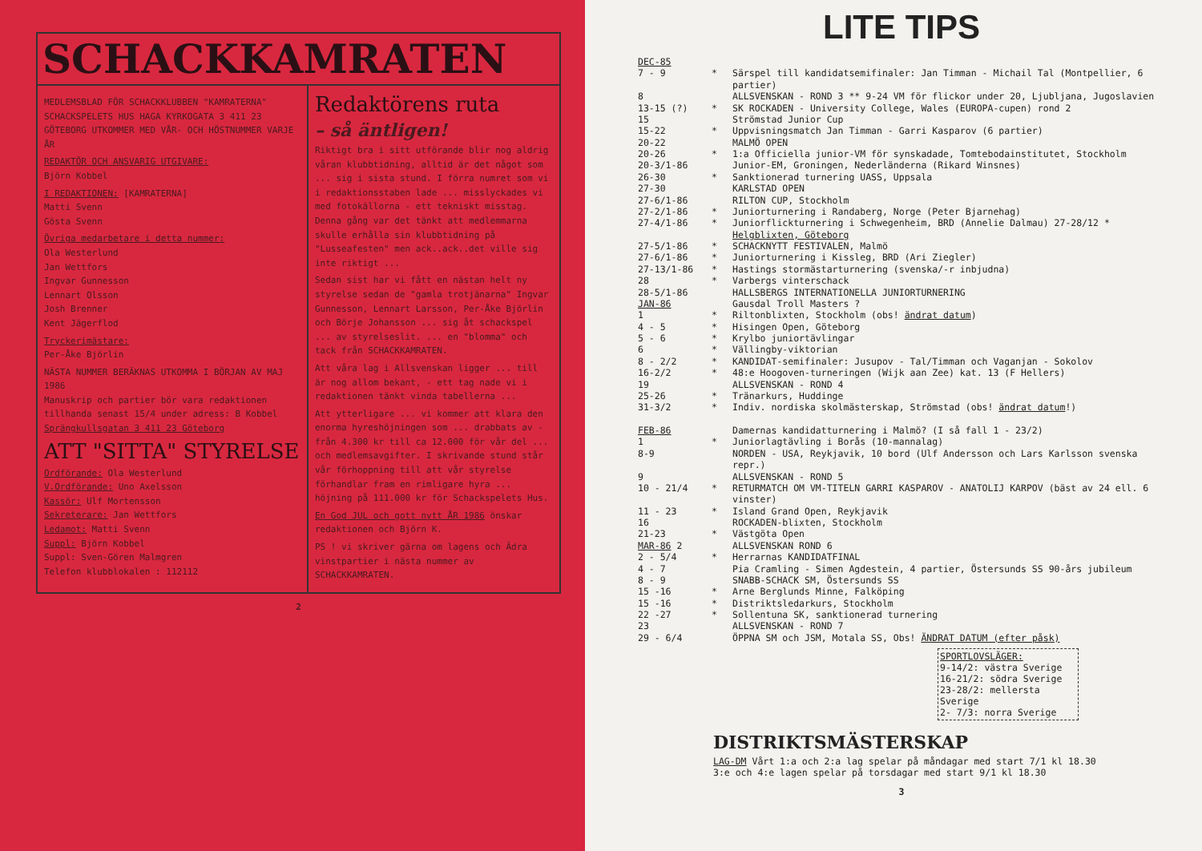SCHACKKAMRATEN
MEDLEMSBLAD FÖR SCHACKKLUBBEN "KAMRATERNA" SCHACKSPELETS HUS HAGA KYRKOGATA 3 411 23 GÖTEBORG UTKOMMER MED VÅR- OCH HÖSTNUMMER VARJE ÅR
REDAKTÖR OCH ANSVARIG UTGIVARE:
Björn Kobbel
I REDAKTIONEN: [KAMRATERNA]
Matti Svenn
Gösta Svenn
Övriga medarbetare i detta nummer:
Ola Westerlund
Jan Wettfors
Ingvar Gunnesson
Lennart Olsson
Josh Brenner
Kent Jägerflod
Tryckerimästare:
Per-Åke Björlin
NÄSTA NUMMER BERÄKNAS UTKOMMA I BÖRJAN AV MAJ 1986
Manuskrip och partier bör vara redaktionen tillhanda senast 15/4 under adress: B Kobbel Sprängkullsgatan 3 411 23 Göteborg
ATT "SITTA" STYRELSE
Ordförande: Ola Westerlund
V.Ordförande: Uno Axelsson
Kassör: Ulf Mortensson
Sekreterare: Jan Wettfors
Ledamot: Matti Svenn
Suppl: Björn Kobbel
Suppl: Sven-Gören Malmgren
Telefon klubblokalen : 112112
Redaktörens ruta
– så äntligen!
Riktigt bra i sitt utförande blir nog aldrig våran klubbtidning, alltid är det något som ... sig i sista stund. I förra numret som vi i redaktionsstaben lade ... misslyckades vi med fotokällorna - ett tekniskt misstag. Denna gång var det tänkt att medlemmarna skulle erhålla sin klubbtidning på "Lusseafesten" men ack..ack..det ville sig inte riktigt ...
Sedan sist har vi fått en nästan helt ny styrelse sedan de "gamla trotjänarna" Ingvar Gunnesson, Lennart Larsson, Per-Åke Björlin och Börje Johansson ... sig åt schackspel ... av styrelseslit. ... en "blomma" och tack från SCHACKKAMRATEN.
Att våra lag i Allsvenskan ligger ... till är nog allom bekant, - ett tag nade vi i redaktionen tänkt vinda tabellerna ...
Att ytterligare ... vi kommer att klara den enorma hyreshöjningen som ... drabbats av - från 4.300 kr till ca 12.000 för vår del ... och medlemsavgifter. I skrivande stund står vår förhoppning till att vår styrelse förhandlar fram en rimligare hyra ... höjning på 111.000 kr för Schackspelets Hus.
En God JUL och gott nytt ÅR 1986 önskar redaktionen och Björn K.
PS ! vi skriver gärna om lagens och Ädra vinstpartier i nästa nummer av SCHACKKAMRATEN.
2
LITE TIPS
| DEC-85 | | |
| 7 - 9 | * | Särspel till kandidatsemifinaler: Jan Timman - Michail Tal (Montpellier, 6 partier) |
| 8 | | ALLSVENSKAN - ROND 3 ** 9-24 VM för flickor under 20, Ljubljana, Jugoslavien |
| 13-15 (?) | * | SK ROCKADEN - University College, Wales (EUROPA-cupen) rond 2 |
| 15 | | Strömstad Junior Cup |
| 15-22 | * | Uppvisningsmatch Jan Timman - Garri Kasparov (6 partier) |
| 20-22 | | MALMÖ OPEN |
| 20-26 | * | 1:a Officiella junior-VM för synskadade, Tomtebodainstitutet, Stockholm |
| 20-3/1-86 | | Junior-EM, Groningen, Nederländerna (Rikard Winsnes) |
| 26-30 | * | Sanktionerad turnering UASS, Uppsala |
| 27-30 | | KARLSTAD OPEN |
| 27-6/1-86 | | RILTON CUP, Stockholm |
| 27-2/1-86 | * | Juniorturnering i Randaberg, Norge (Peter Bjarnehag) |
| 27-4/1-86 | * | Juniorflickturnering i Schwegenheim, BRD (Annelie Dalmau) 27-28/12 * Helgblixten, Göteborg |
| 27-5/1-86 | * | SCHACKNYTT FESTIVALEN, Malmö |
| 27-6/1-86 | * | Juniorturnering i Kissleg, BRD (Ari Ziegler) |
| 27-13/1-86 | * | Hastings stormästarturnering (svenska/-r inbjudna) |
| 28 | * | Varbergs vinterschack |
| 28-5/1-86 | | HALLSBERGS INTERNATIONELLA JUNIORTURNERING |
| JAN-86 | | Gausdal Troll Masters ? |
| 1 | * | Riltonblixten, Stockholm (obs! ändrat datum ) |
| 4 - 5 | * | Hisingen Open, Göteborg |
| 5 - 6 | * | Krylbo juniortävlingar |
| 6 | * | Vällingby-viktorian |
| 8 - 2/2 | * | KANDIDAT-semifinaler: Jusupov - Tal/Timman och Vaganjan - Sokolov |
| 16-2/2 | * | 48:e Hoogoven-turneringen (Wijk aan Zee) kat. 13 (F Hellers) |
| 19 | | ALLSVENSKAN - ROND 4 |
| 25-26 | * | Tränarkurs, Huddinge |
| 31-3/2 | * | Indiv. nordiska skolmästerskap, Strömstad (obs! ändrat datum !) |
| FEB-86 | | Damernas kandidatturnering i Malmö? (I så fall 1 - 23/2) |
| 1 | * | Juniorlagtävling i Borås (10-mannalag) |
| 8-9 | | NORDEN - USA, Reykjavik, 10 bord (Ulf Andersson och Lars Karlsson svenska repr.) |
| 9 | | ALLSVENSKAN - ROND 5 |
| 10 - 21/4 | * | RETURMATCH OM VM-TITELN GARRI KASPAROV - ANATOLIJ KARPOV (bäst av 24 ell. 6 vinster) |
| 11 - 23 | * | Island Grand Open, Reykjavik |
| 16 | | ROCKADEN-blixten, Stockholm |
| 21-23 | * | Västgöta Open |
| MAR-86 2 | | ALLSVENSKAN ROND 6 |
| 2 - 5/4 | * | Herrarnas KANDIDATFINAL |
| 4 - 7 | | Pia Cramling - Simen Agdestein, 4 partier, Östersunds SS 90-års jubileum |
| 8 - 9 | | SNABB-SCHACK SM, Östersunds SS |
| 15 -16 | * | Arne Berglunds Minne, Falköping |
| 15 -16 | * | Distriktsledarkurs, Stockholm |
| 22 -27 | * | Sollentuna SK, sanktionerad turnering |
| 23 | | ALLSVENSKAN - ROND 7 |
| 29 - 6/4 | | ÖPPNA SM och JSM, Motala SS, Obs! ÄNDRAT DATUM (efter påsk) |
SPORTLOVSLÄGER:
9-14/2: västra Sverige
16-21/2: södra Sverige
23-28/2: mellersta Sverige
2- 7/3: norra Sverige
DISTRIKTSMÄSTERSKAP
LAG-DM Vårt 1:a och 2:a lag spelar på måndagar med start 7/1 kl 18.30
3:e och 4:e lagen spelar på torsdagar med start 9/1 kl 18.30
3